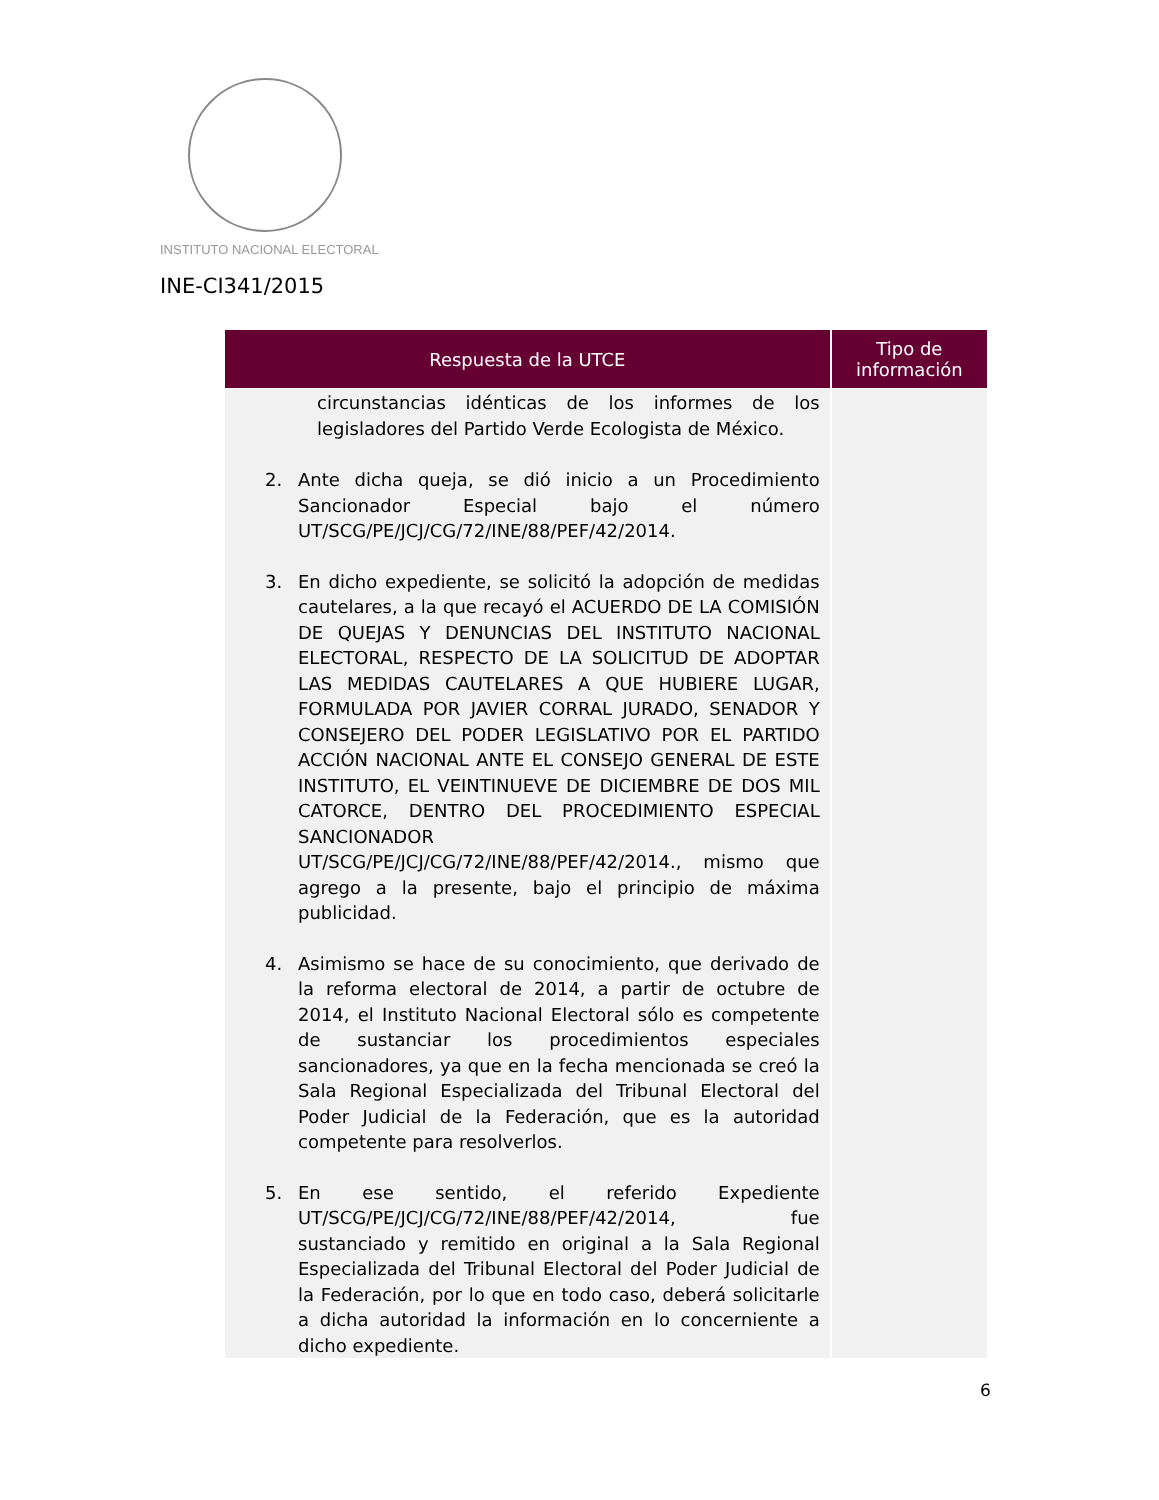INSTITUTO NACIONAL ELECTORAL
INE-CI341/2015
| Respuesta de la UTCE | Tipo de información |
| --- | --- |
| circunstancias idénticas de los informes de los legisladores del Partido Verde Ecologista de México. 2. Ante dicha queja, se dió inicio a un Procedimiento Sancionador Especial bajo el número UT/SCG/PE/JCJ/CG/72/INE/88/PEF/42/2014. 3. En dicho expediente, se solicitó la adopción de medidas cautelares, a la que recayó el ACUERDO DE LA COMISIÓN DE QUEJAS Y DENUNCIAS DEL INSTITUTO NACIONAL ELECTORAL, RESPECTO DE LA SOLICITUD DE ADOPTAR LAS MEDIDAS CAUTELARES A QUE HUBIERE LUGAR, FORMULADA POR JAVIER CORRAL JURADO, SENADOR Y CONSEJERO DEL PODER LEGISLATIVO POR EL PARTIDO ACCIÓN NACIONAL ANTE EL CONSEJO GENERAL DE ESTE INSTITUTO, EL VEINTINUEVE DE DICIEMBRE DE DOS MIL CATORCE, DENTRO DEL PROCEDIMIENTO ESPECIAL SANCIONADOR UT/SCG/PE/JCJ/CG/72/INE/88/PEF/42/2014., mismo que agrego a la presente, bajo el principio de máxima publicidad. 4. Asimismo se hace de su conocimiento, que derivado de la reforma electoral de 2014, a partir de octubre de 2014, el Instituto Nacional Electoral sólo es competente de sustanciar los procedimientos especiales sancionadores, ya que en la fecha mencionada se creó la Sala Regional Especializada del Tribunal Electoral del Poder Judicial de la Federación, que es la autoridad competente para resolverlos. 5. En ese sentido, el referido Expediente UT/SCG/PE/JCJ/CG/72/INE/88/PEF/42/2014, fue sustanciado y remitido en original a la Sala Regional Especializada del Tribunal Electoral del Poder Judicial de la Federación, por lo que en todo caso, deberá solicitarle a dicha autoridad la información en lo concerniente a dicho expediente. | |
6